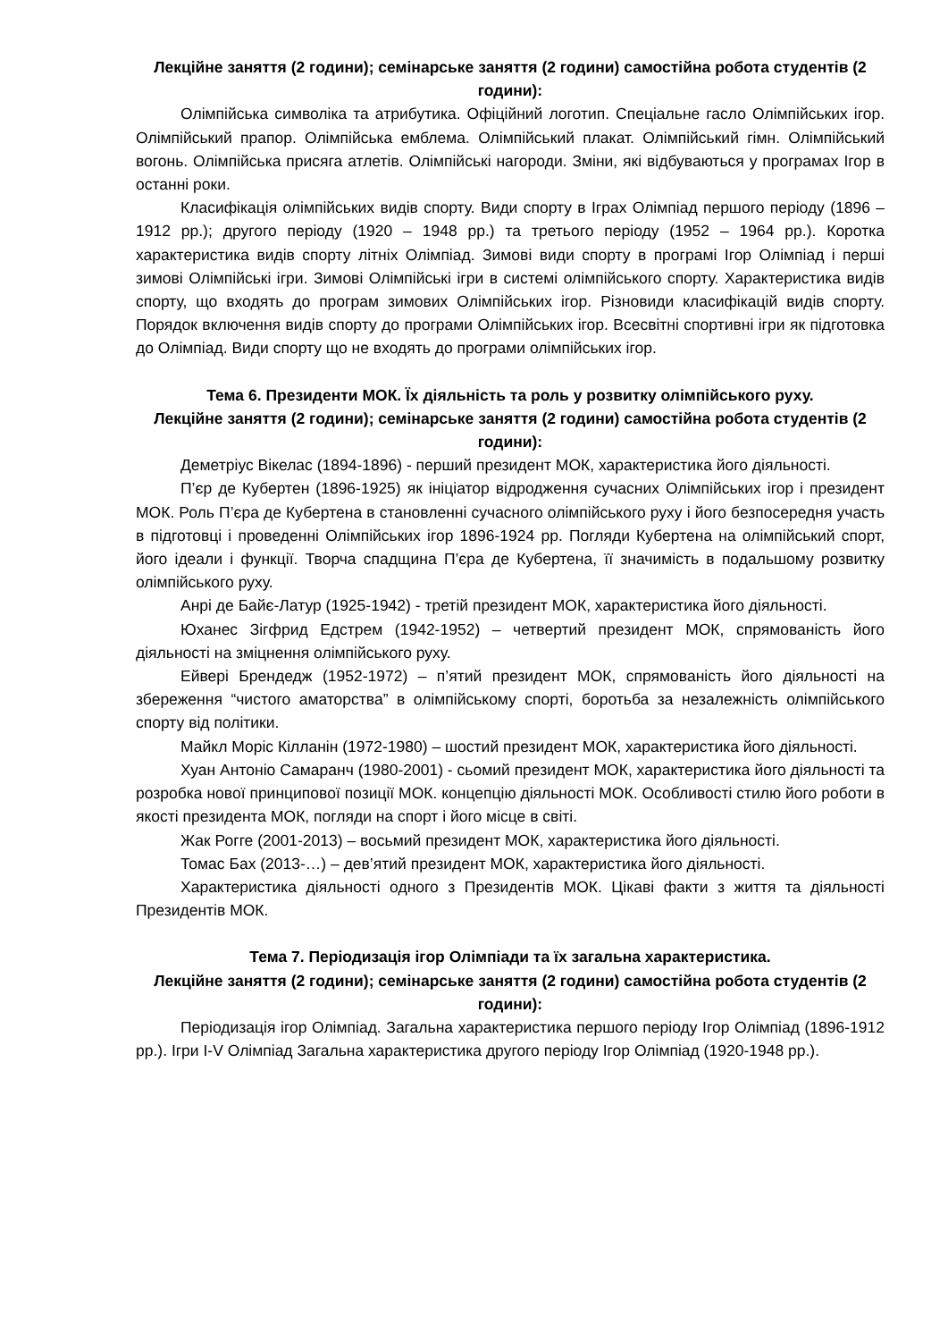Лекційне заняття (2 години); семінарське заняття (2 години) самостійна робота студентів (2 години):
Олімпійська символіка та атрибутика. Офіційний логотип. Спеціальне гасло Олімпійських ігор. Олімпійський прапор. Олімпійська емблема. Олімпійський плакат. Олімпійський гімн. Олімпійський вогонь. Олімпійська присяга атлетів. Олімпійські нагороди. Зміни, які відбуваються у програмах Ігор в останні роки.
Класифікація олімпійських видів спорту. Види спорту в Іграх Олімпіад першого періоду (1896 – 1912 рр.); другого періоду (1920 – 1948 рр.) та третього періоду (1952 – 1964 рр.). Коротка характеристика видів спорту літніх Олімпіад. Зимові види спорту в програмі Ігор Олімпіад і перші зимові Олімпійські ігри. Зимові Олімпійські ігри в системі олімпійського спорту. Характеристика видів спорту, що входять до програм зимових Олімпійських ігор. Різновиди класифікацій видів спорту. Порядок включення видів спорту до програми Олімпійських ігор. Всесвітні спортивні ігри як підготовка до Олімпіад. Види спорту що не входять до програми олімпійських ігор.
Тема 6. Президенти МОК. Їх діяльність та роль у розвитку олімпійського руху.
Лекційне заняття (2 години); семінарське заняття (2 години) самостійна робота студентів (2 години):
Деметріус Вікелас (1894-1896) - перший президент МОК, характеристика його діяльності.
П’єр де Кубертен (1896-1925) як ініціатор відродження сучасних Олімпійських ігор і президент МОК. Роль П’єра де Кубертена в становленні сучасного олімпійського руху і його безпосередня участь в підготовці і проведенні Олімпійських ігор 1896-1924 рр. Погляди Кубертена на олімпійський спорт, його ідеали і функції. Творча спадщина П’єра де Кубертена, її значимість в подальшому розвитку олімпійського руху.
Анрі де Байє-Латур (1925-1942) - третій президент МОК, характеристика його діяльності.
Юханес Зігфрид Едстрем (1942-1952) – четвертий президент МОК, спрямованість його діяльності на зміцнення олімпійського руху.
Ейвері Брендедж (1952-1972) – п’ятий президент МОК, спрямованість його діяльності на збереження “чистого аматорства” в олімпійському спорті, боротьба за незалежність олімпійського спорту від політики.
Майкл Моріс Кілланін (1972-1980) – шостий президент МОК, характеристика його діяльності.
Хуан Антоніо Самаранч (1980-2001) - сьомий президент МОК, характеристика його діяльності та розробка нової принципової позиції МОК. концепцію діяльності МОК. Особливості стилю його роботи в якості президента МОК, погляди на спорт і його місце в світі.
Жак Рогге (2001-2013) – восьмий президент МОК, характеристика його діяльності.
Томас Бах (2013-…) – дев’ятий президент МОК, характеристика його діяльності.
Характеристика діяльності одного з Президентів МОК. Цікаві факти з життя та діяльності Президентів МОК.
Тема 7. Періодизація ігор Олімпіади та їх загальна характеристика.
Лекційне заняття (2 години); семінарське заняття (2 години) самостійна робота студентів (2 години):
Періодизація ігор Олімпіад. Загальна характеристика першого періоду Ігор Олімпіад (1896-1912 рр.). Ігри I-V Олімпіад Загальна характеристика другого періоду Ігор Олімпіад (1920-1948 рр.).